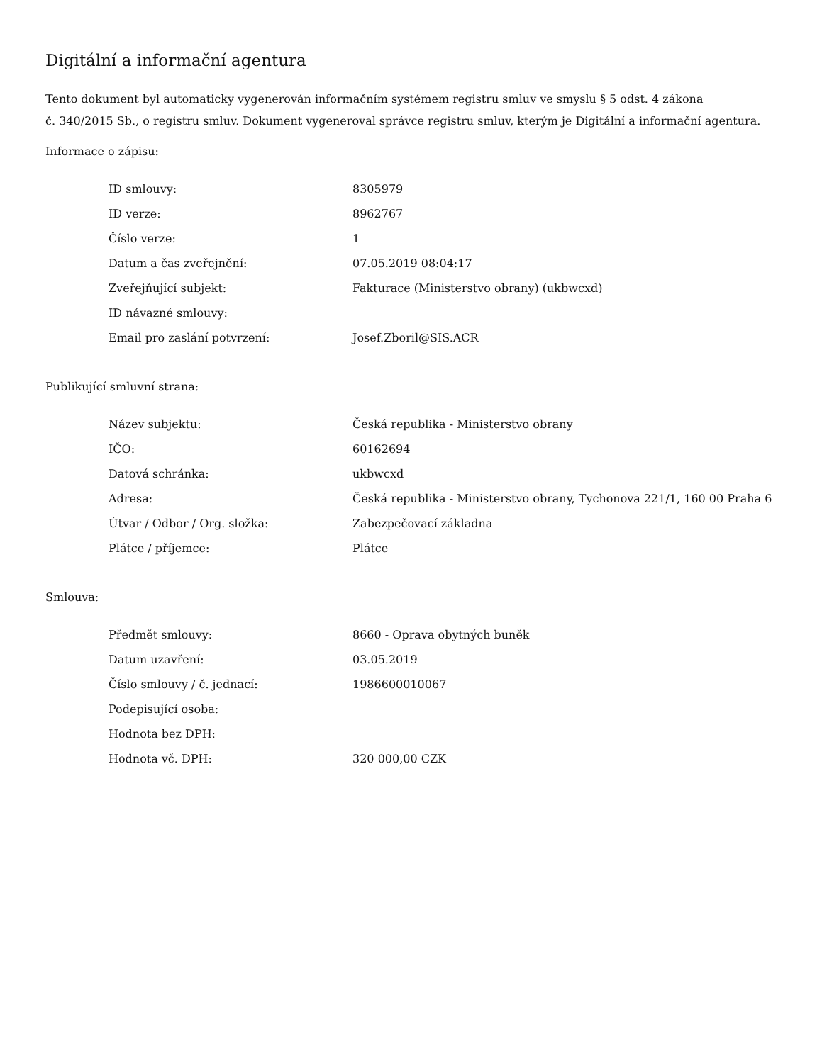Digitální a informační agentura
Tento dokument byl automaticky vygenerován informačním systémem registru smluv ve smyslu § 5 odst. 4 zákona
č. 340/2015 Sb., o registru smluv. Dokument vygeneroval správce registru smluv, kterým je Digitální a informační agentura.
Informace o zápisu:
| ID smlouvy: | 8305979 |
| ID verze: | 8962767 |
| Číslo verze: | 1 |
| Datum a čas zveřejnění: | 07.05.2019 08:04:17 |
| Zveřejňující subjekt: | Fakturace (Ministerstvo obrany) (ukbwcxd) |
| ID návazné smlouvy: | |
| Email pro zaslání potvrzení: | Josef.Zboril@SIS.ACR |
Publikující smluvní strana:
| Název subjektu: | Česká republika - Ministerstvo obrany |
| IČO: | 60162694 |
| Datová schránka: | ukbwcxd |
| Adresa: | Česká republika - Ministerstvo obrany, Tychonova 221/1, 160 00 Praha 6 |
| Útvar / Odbor / Org. složka: | Zabezpečovací základna |
| Plátce / příjemce: | Plátce |
Smlouva:
| Předmět smlouvy: | 8660 - Oprava obytných buněk |
| Datum uzavření: | 03.05.2019 |
| Číslo smlouvy / č. jednací: | 1986600010067 |
| Podepisující osoba: | |
| Hodnota bez DPH: | |
| Hodnota vč. DPH: | 320 000,00 CZK |